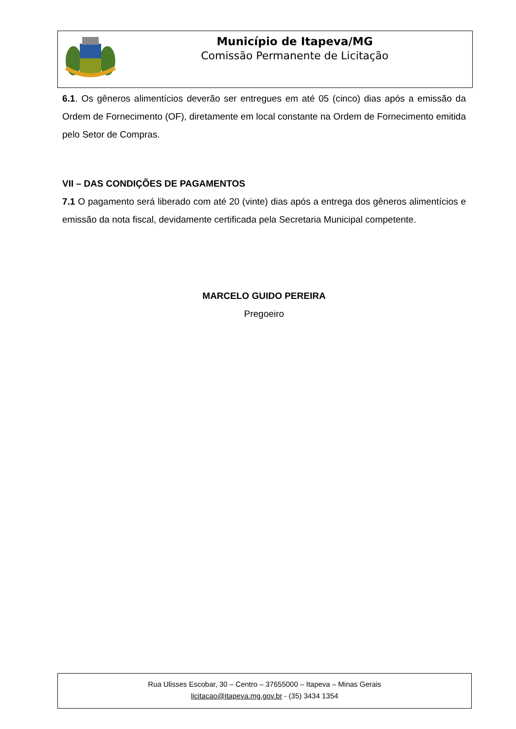Município de Itapeva/MG
Comissão Permanente de Licitação
6.1. Os gêneros alimentícios deverão ser entregues em até 05 (cinco) dias após a emissão da Ordem de Fornecimento (OF), diretamente em local constante na Ordem de Fornecimento emitida pelo Setor de Compras.
VII – DAS CONDIÇÕES DE PAGAMENTOS
7.1 O pagamento será liberado com até 20 (vinte) dias após a entrega dos gêneros alimentícios e emissão da nota fiscal, devidamente certificada pela Secretaria Municipal competente.
MARCELO GUIDO PEREIRA
Pregoeiro
Rua Ulisses Escobar, 30 – Centro – 37655000 – Itapeva – Minas Gerais
licitacao@itapeva.mg.gov.br - (35) 3434 1354